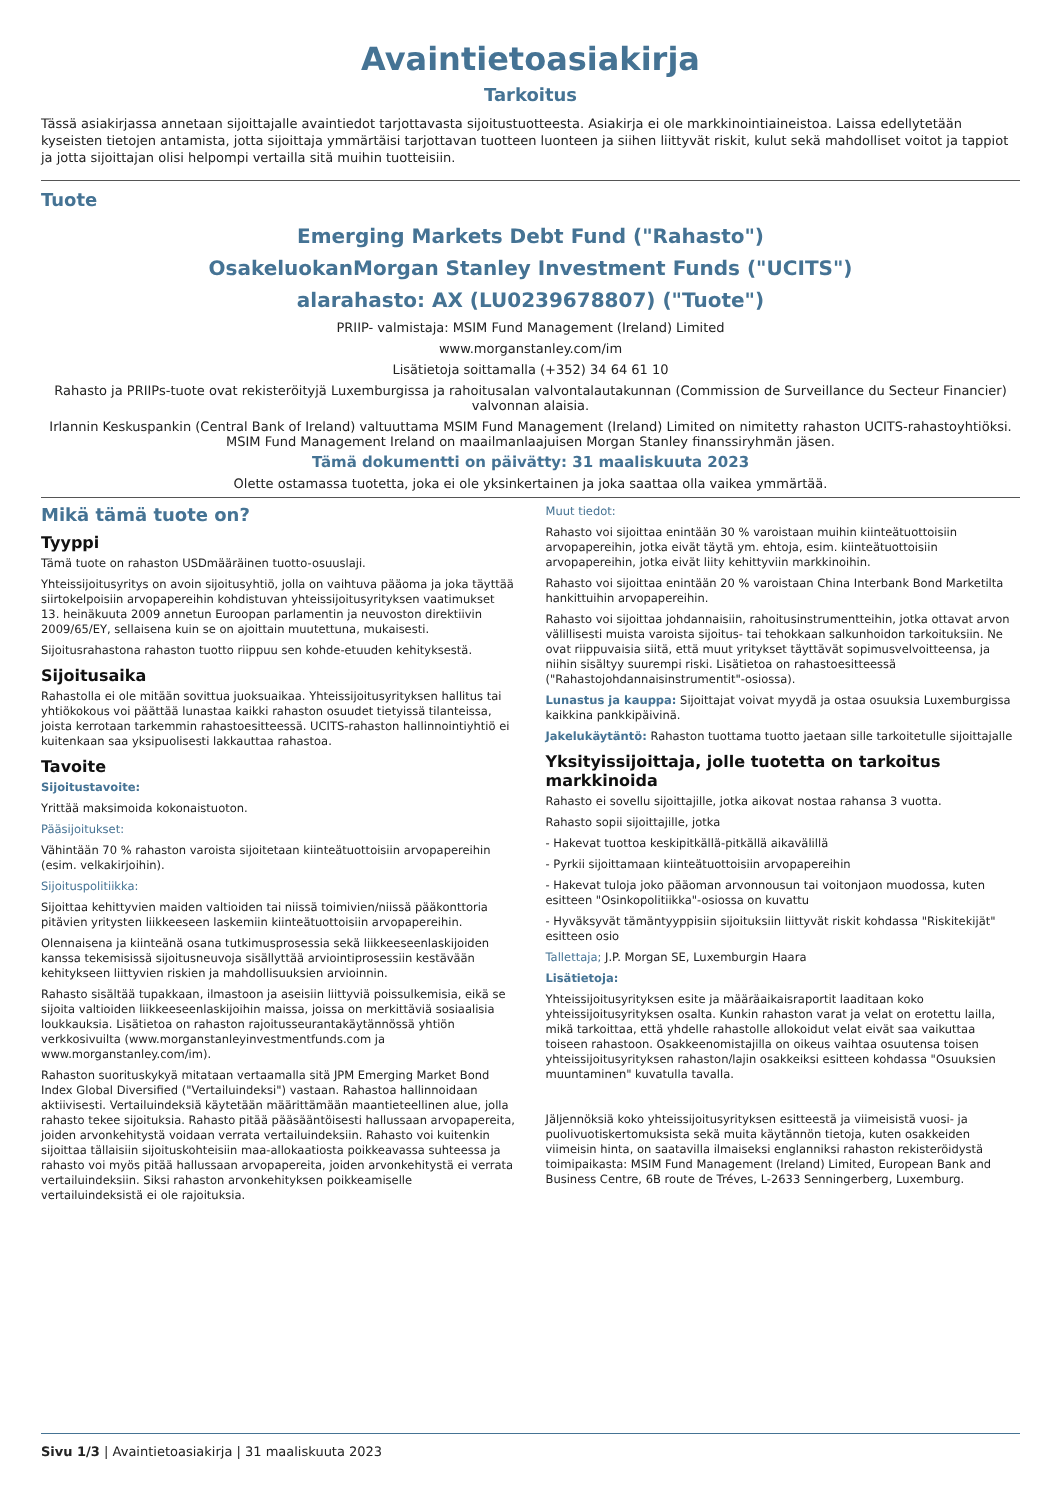Avaintietoasiakirja
Tarkoitus
Tässä asiakirjassa annetaan sijoittajalle avaintiedot tarjottavasta sijoitustuotteesta. Asiakirja ei ole markkinointiaineistoa. Laissa edellytetään kyseisten tietojen antamista, jotta sijoittaja ymmärtäisi tarjottavan tuotteen luonteen ja siihen liittyvät riskit, kulut sekä mahdolliset voitot ja tappiot ja jotta sijoittajan olisi helpompi vertailla sitä muihin tuotteisiin.
Tuote
Emerging Markets Debt Fund ("Rahasto")
OsakeluokanMorgan Stanley Investment Funds ("UCITS")
alarahasto: AX (LU0239678807) ("Tuote")
PRIIP- valmistaja: MSIM Fund Management (Ireland) Limited
www.morganstanley.com/im
Lisätietoja soittamalla (+352) 34 64 61 10
Rahasto ja PRIIPs-tuote ovat rekisteröityjä Luxemburgissa ja rahoitusalan valvontalautakunnan (Commission de Surveillance du Secteur Financier) valvonnan alaisia.
Irlannin Keskuspankin (Central Bank of Ireland) valtuuttama MSIM Fund Management (Ireland) Limited on nimitetty rahaston UCITS-rahastoyhtiöksi. MSIM Fund Management Ireland on maailmanlaajuisen Morgan Stanley finanssiryhmän jäsen.
Tämä dokumentti on päivätty: 31 maaliskuuta 2023
Olette ostamassa tuotetta, joka ei ole yksinkertainen ja joka saattaa olla vaikea ymmärtää.
Mikä tämä tuote on?
Tyyppi
Tämä tuote on rahaston USDmääräinen tuotto-osuuslaji.
Yhteissijoitusyritys on avoin sijoitusyhtiö, jolla on vaihtuva pääoma ja joka täyttää siirtokelpoisiin arvopapereihin kohdistuvan yhteissijoitusyrityksen vaatimukset 13. heinäkuuta 2009 annetun Euroopan parlamentin ja neuvoston direktiivin 2009/65/EY, sellaisena kuin se on ajoittain muutettuna, mukaisesti.
Sijoitusrahastona rahaston tuotto riippuu sen kohde-etuuden kehityksestä.
Sijoitusaika
Rahastolla ei ole mitään sovittua juoksuaikaa. Yhteissijoitusyrityksen hallitus tai yhtiökokous voi päättää lunastaa kaikki rahaston osuudet tietyissä tilanteissa, joista kerrotaan tarkemmin rahastoesitteessä. UCITS-rahaston hallinnointiyhtiö ei kuitenkaan saa yksipuolisesti lakkauttaa rahastoa.
Tavoite
Sijoitustavoite:
Yrittää maksimoida kokonaistuoton.
Pääsijoitukset:
Vähintään 70 % rahaston varoista sijoitetaan kiinteätuottoisiin arvopapereihin (esim. velkakirjoihin).
Sijoituspolitiikka:
Sijoittaa kehittyvien maiden valtioiden tai niissä toimivien/niissä pääkonttoria pitävien yritysten liikkeeseen laskemiin kiinteätuottoisiin arvopapereihin.
Olennaisena ja kiinteänä osana tutkimusprosessia sekä liikkeeseenlaskijoiden kanssa tekemisissä sijoitusneuvoja sisällyttää arviointiprosessiin kestävään kehitykseen liittyvien riskien ja mahdollisuuksien arvioinnin.
Rahasto sisältää tupakkaan, ilmastoon ja aseisiin liittyviä poissulkemisia, eikä se sijoita valtioiden liikkeeseenlaskijoihin maissa, joissa on merkittäviä sosiaalisia loukkauksia. Lisätietoa on rahaston rajoitusseurantakäytännössä yhtiön verkkosivuilta (www.morganstanleyinvestmentfunds.com ja www.morganstanley.com/im).
Rahaston suorituskykyä mitataan vertaamalla sitä JPM Emerging Market Bond Index Global Diversified ("Vertailuindeksi") vastaan. Rahastoa hallinnoidaan aktiivisesti. Vertailuindeksiä käytetään määrittämään maantieteellinen alue, jolla rahasto tekee sijoituksia. Rahasto pitää pääsääntöisesti hallussaan arvopapereita, joiden arvonkehitystä voidaan verrata vertailuindeksiin. Rahasto voi kuitenkin sijoittaa tällaisiin sijoituskohteisiin maa-allokaatiosta poikkeavassa suhteessa ja rahasto voi myös pitää hallussaan arvopapereita, joiden arvonkehitystä ei verrata vertailuindeksiin. Siksi rahaston arvonkehityksen poikkeamiselle vertailuindeksistä ei ole rajoituksia.
Muut tiedot:
Rahasto voi sijoittaa enintään 30 % varoistaan muihin kiinteätuottoisiin arvopapereihin, jotka eivät täytä ym. ehtoja, esim. kiinteätuottoisiin arvopapereihin, jotka eivät liity kehittyviin markkinoihin.
Rahasto voi sijoittaa enintään 20 % varoistaan China Interbank Bond Marketilta hankittuihin arvopapereihin.
Rahasto voi sijoittaa johdannaisiin, rahoitusinstrumentteihin, jotka ottavat arvon välillisesti muista varoista sijoitus- tai tehokkaan salkunhoidon tarkoituksiin. Ne ovat riippuvaisia siitä, että muut yritykset täyttävät sopimusvelvoitteensa, ja niihin sisältyy suurempi riski. Lisätietoa on rahastoesitteessä ("Rahastojohdannaisinstrumentit"-osiossa).
Lunastus ja kauppa: Sijoittajat voivat myydä ja ostaa osuuksia Luxemburgissa kaikkina pankkipäivinä.
Jakelukäytäntö: Rahaston tuottama tuotto jaetaan sille tarkoitetulle sijoittajalle
Yksityissijoittaja, jolle tuotetta on tarkoitus markkinoida
Rahasto ei sovellu sijoittajille, jotka aikovat nostaa rahansa 3 vuotta.
Rahasto sopii sijoittajille, jotka
- Hakevat tuottoa keskipitkällä-pitkällä aikavälillä
- Pyrkii sijoittamaan kiinteätuottoisiin arvopapereihin
- Hakevat tuloja joko pääoman arvonnousun tai voitonjaon muodossa, kuten esitteen "Osinkopolitiikka"-osiossa on kuvattu
- Hyväksyvät tämäntyyppisiin sijoituksiin liittyvät riskit kohdassa "Riskitekijät" esitteen osio
Tallettaja; J.P. Morgan SE, Luxemburgin Haara
Lisätietoja:
Yhteissijoitusyrityksen esite ja määräaikaisraportit laaditaan koko yhteissijoitusyrityksen osalta. Kunkin rahaston varat ja velat on erotettu lailla, mikä tarkoittaa, että yhdelle rahastolle allokoidut velat eivät saa vaikuttaa toiseen rahastoon. Osakkeenomistajilla on oikeus vaihtaa osuutensa toisen yhteissijoitusyrityksen rahaston/lajin osakkeiksi esitteen kohdassa "Osuuksien muuntaminen" kuvatulla tavalla.
Jäljennöksiä koko yhteissijoitusyrityksen esitteestä ja viimeisistä vuosi- ja puolivuotiskertomuksista sekä muita käytännön tietoja, kuten osakkeiden viimeisin hinta, on saatavilla ilmaiseksi englanniksi rahaston rekisteröidystä toimipaikasta: MSIM Fund Management (Ireland) Limited, European Bank and Business Centre, 6B route de Tréves, L-2633 Senningerberg, Luxemburg.
Sivu 1/3 | Avaintietoasiakirja | 31 maaliskuuta 2023